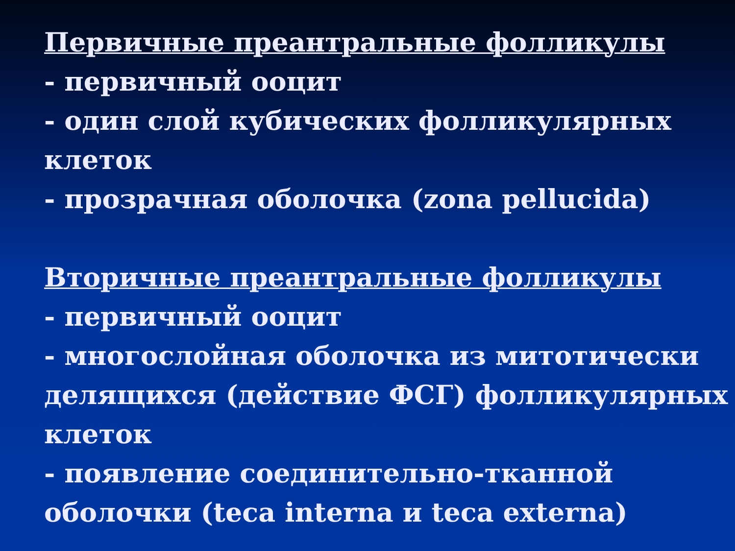Первичные преантральные фолликулы
- первичный ооцит
- один слой кубических фолликулярных клеток
- прозрачная оболочка (zona pellucida)
Вторичные преантральные фолликулы
- первичный ооцит
- многослойная оболочка из митотически делящихся (действие ФСГ) фолликулярных клеток
- появление соединительно-тканной оболочки (teca interna и teca externa)